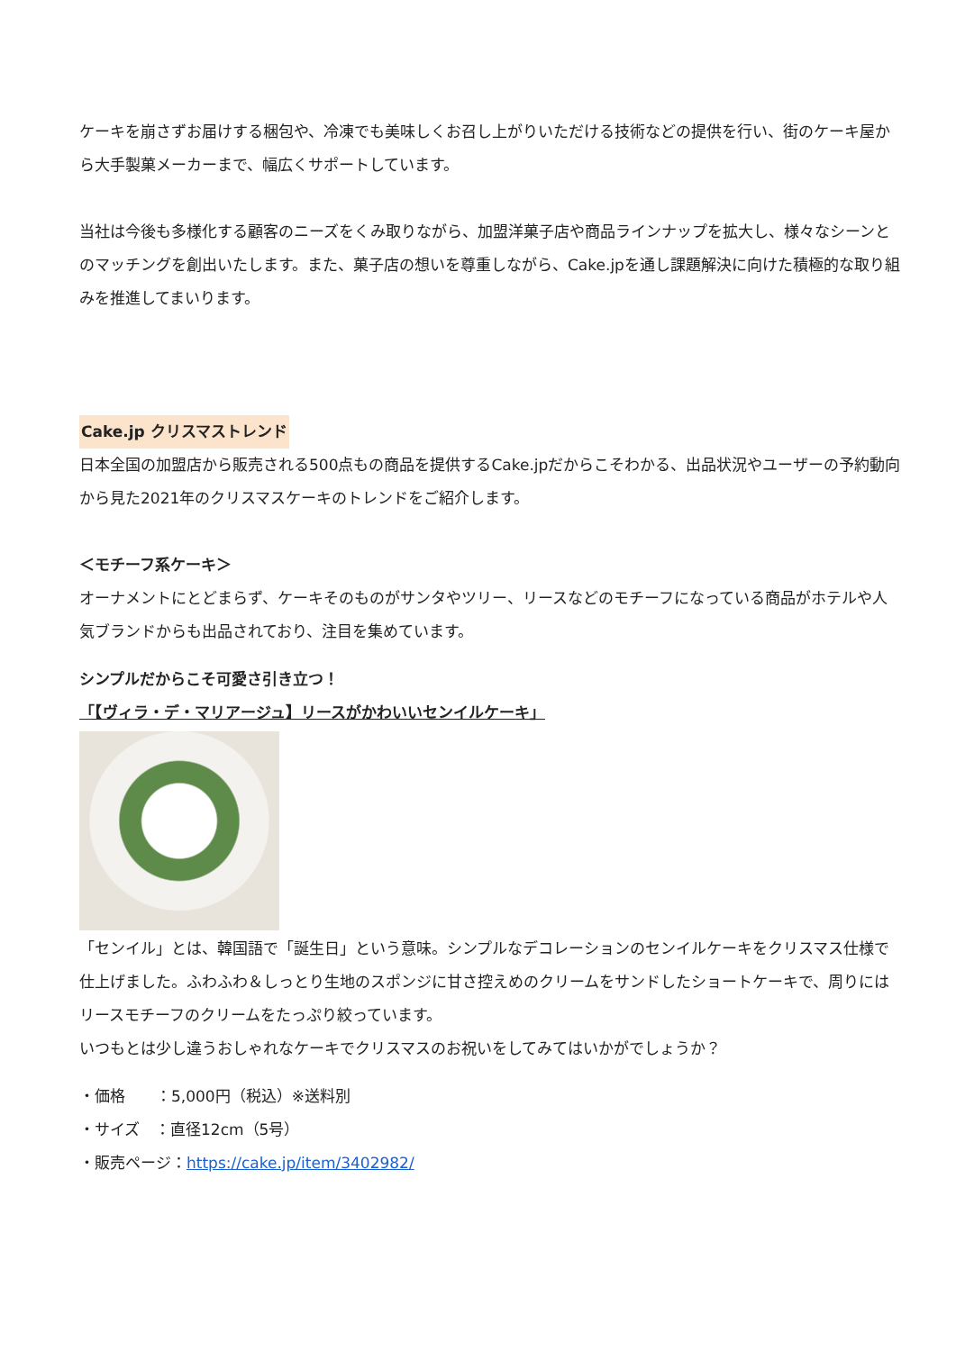ケーキを崩さずお届けする梱包や、冷凍でも美味しくお召し上がりいただける技術などの提供を行い、街のケーキ屋から大手製菓メーカーまで、幅広くサポートしています。
当社は今後も多様化する顧客のニーズをくみ取りながら、加盟洋菓子店や商品ラインナップを拡大し、様々なシーンとのマッチングを創出いたします。また、菓子店の想いを尊重しながら、Cake.jpを通し課題解決に向けた積極的な取り組みを推進してまいります。
Cake.jp クリスマストレンド
日本全国の加盟店から販売される500点もの商品を提供するCake.jpだからこそわかる、出品状況やユーザーの予約動向から見た2021年のクリスマスケーキのトレンドをご紹介します。
＜モチーフ系ケーキ＞
オーナメントにとどまらず、ケーキそのものがサンタやツリー、リースなどのモチーフになっている商品がホテルや人気ブランドからも出品されており、注目を集めています。
シンプルだからこそ可愛さ引き立つ！
「【ヴィラ・デ・マリアージュ】リースがかわいいセンイルケーキ」
「センイル」とは、韓国語で「誕生日」という意味。シンプルなデコレーションのセンイルケーキをクリスマス仕様で仕上げました。ふわふわ＆しっとり生地のスポンジに甘さ控えめのクリームをサンドしたショートケーキで、周りにはリースモチーフのクリームをたっぷり絞っています。
いつもとは少し違うおしゃれなケーキでクリスマスのお祝いをしてみてはいかがでしょうか？
・価格　　：5,000円（税込）※送料別
・サイズ　：直径12cm（5号）
・販売ページ：https://cake.jp/item/3402982/